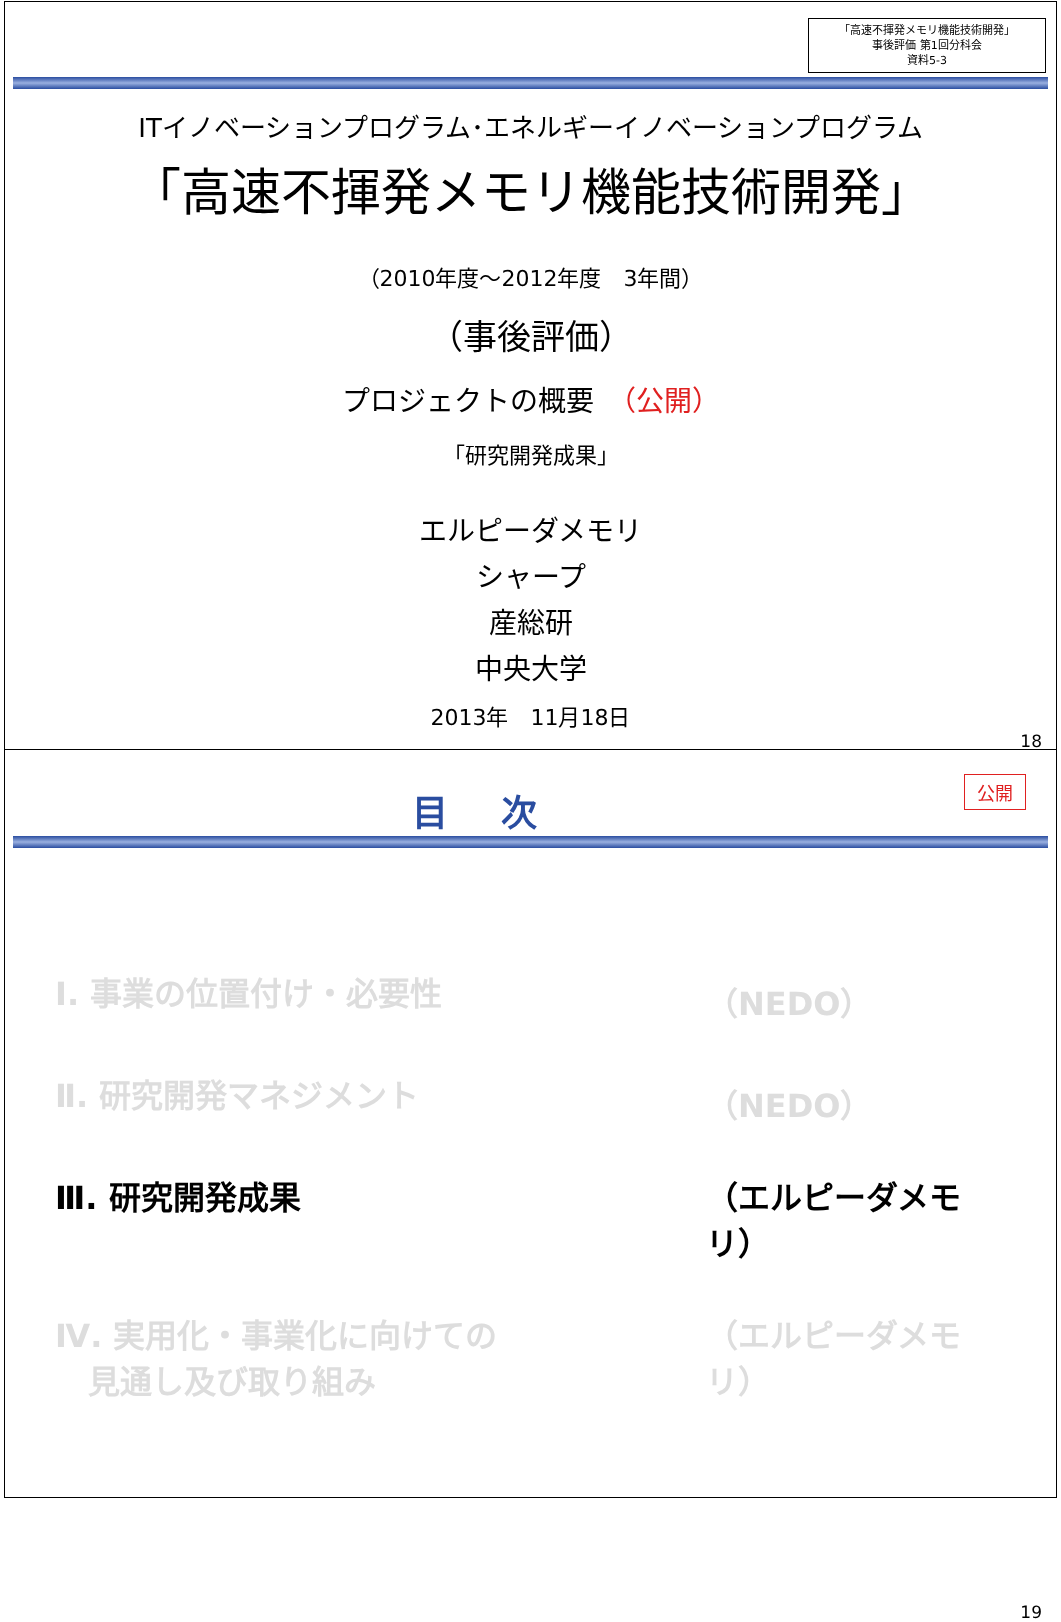「高速不揮発メモリ機能技術開発」
事後評価 第1回分科会
資料5-3
ITイノベーションプログラム･エネルギーイノベーションプログラム
「高速不揮発メモリ機能技術開発」
（2010年度～2012年度　3年間）
（事後評価）
プロジェクトの概要　（公開）
「研究開発成果」
エルピーダメモリ
シャープ
産総研
中央大学
2013年　11月18日
18
公開
目 次
Ⅰ. 事業の位置付け・必要性 （NEDO）
Ⅱ. 研究開発マネジメント （NEDO）
Ⅲ. 研究開発成果 （エルピーダメモリ）
Ⅳ. 実用化・事業化に向けての
見通し及び取り組み （エルピーダメモリ）
19